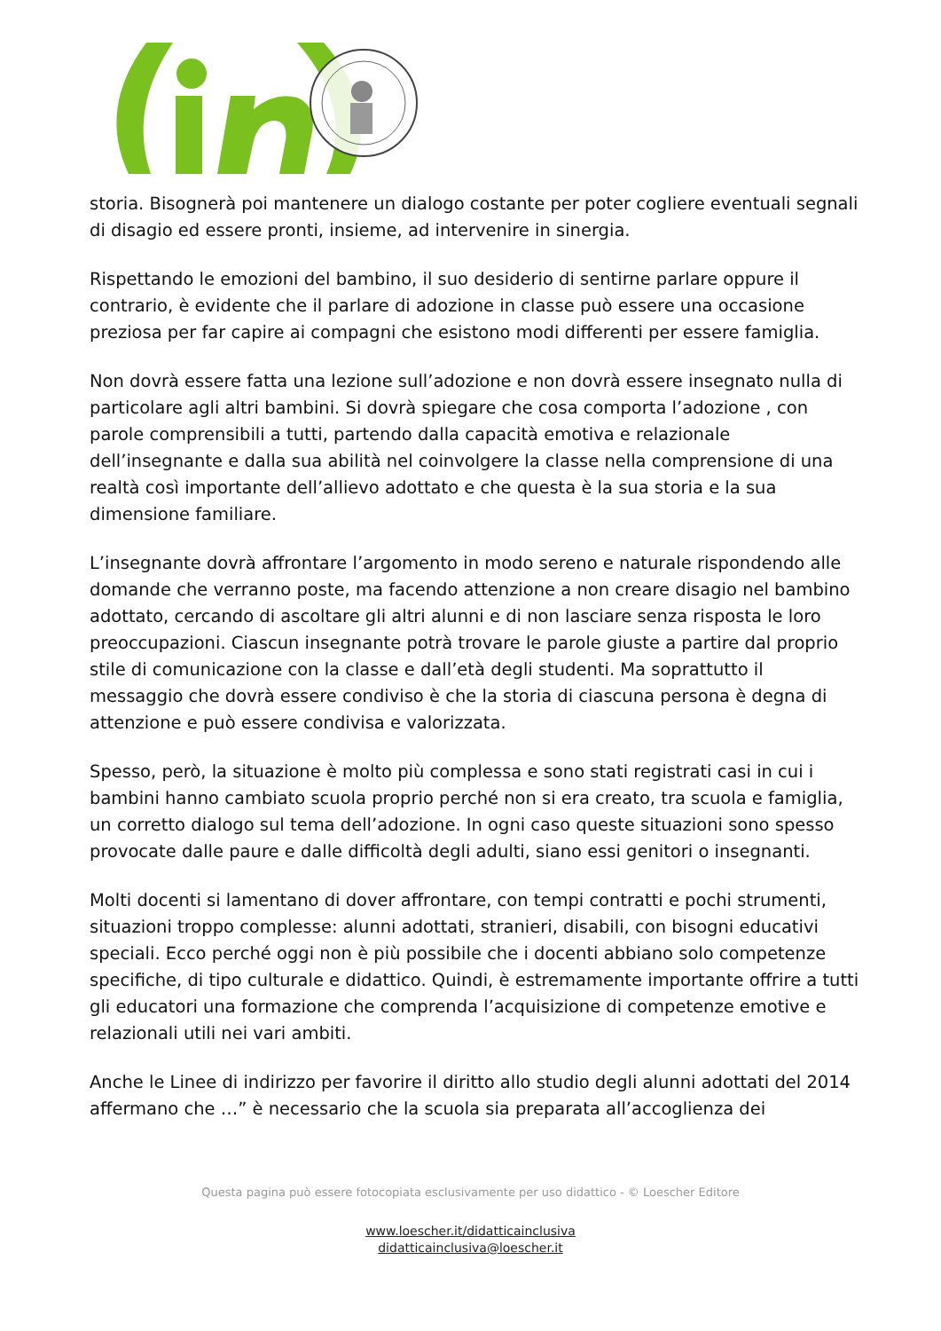storia. Bisognerà poi mantenere un dialogo costante per poter cogliere eventuali segnali di disagio ed essere pronti, insieme, ad intervenire in sinergia.
Rispettando le emozioni del bambino, il suo desiderio di sentirne parlare oppure il contrario, è evidente che il parlare di adozione in classe può essere una occasione preziosa per far capire ai compagni che esistono modi differenti per essere famiglia.
Non dovrà essere fatta una lezione sull’adozione e non dovrà essere insegnato nulla di particolare agli altri bambini. Si dovrà spiegare che cosa comporta l’adozione , con parole comprensibili a tutti, partendo dalla capacità emotiva e relazionale dell’insegnante e dalla sua abilità nel coinvolgere la classe nella comprensione di una realtà così importante dell’allievo adottato e che questa è la sua storia e la sua dimensione familiare.
L’insegnante dovrà affrontare l’argomento in modo sereno e naturale rispondendo alle domande che verranno poste, ma facendo attenzione a non creare disagio nel bambino adottato, cercando di ascoltare gli altri alunni e di non lasciare senza risposta le loro preoccupazioni. Ciascun insegnante potrà trovare le parole giuste a partire dal proprio stile di comunicazione con la classe e dall’età degli studenti. Ma soprattutto il messaggio che dovrà essere condiviso è che la storia di ciascuna persona è degna di attenzione e può essere condivisa e valorizzata.
Spesso, però, la situazione è molto più complessa e sono stati registrati casi in cui i bambini hanno cambiato scuola proprio perché non si era creato, tra scuola e famiglia, un corretto dialogo sul tema dell’adozione. In ogni caso queste situazioni sono spesso provocate dalle paure e dalle difficoltà degli adulti, siano essi genitori o insegnanti.
Molti docenti si lamentano di dover affrontare, con tempi contratti e pochi strumenti, situazioni troppo complesse: alunni adottati, stranieri, disabili, con bisogni educativi speciali. Ecco perché oggi non è più possibile che i docenti abbiano solo competenze specifiche, di tipo culturale e didattico. Quindi, è estremamente importante offrire a tutti gli educatori una formazione che comprenda l’acquisizione di competenze emotive e relazionali utili nei vari ambiti.
Anche le Linee di indirizzo per favorire il diritto allo studio degli alunni adottati del 2014 affermano che …” è necessario che la scuola sia preparata all’accoglienza dei
Questa pagina può essere fotocopiata esclusivamente per uso didattico - © Loescher Editore
www.loescher.it/didatticainclusiva
didatticainclusiva@loescher.it